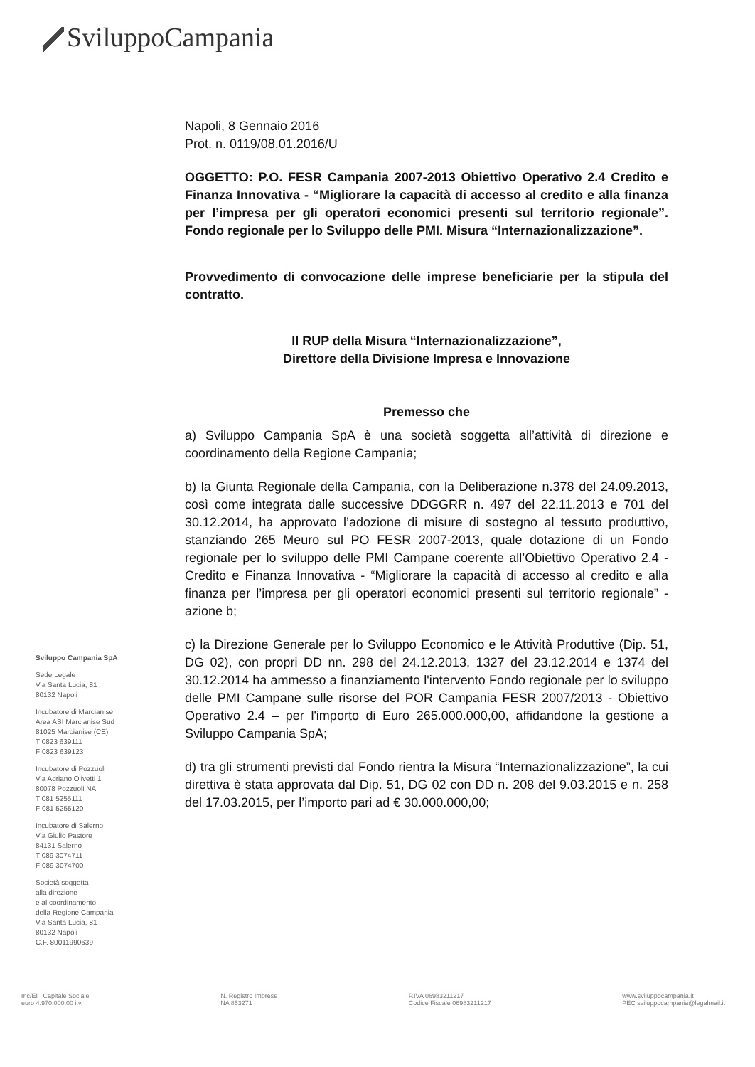SviluppoCampania
Napoli, 8 Gennaio 2016
Prot. n. 0119/08.01.2016/U
OGGETTO: P.O. FESR Campania 2007-2013 Obiettivo Operativo 2.4 Credito e Finanza Innovativa - “Migliorare la capacità di accesso al credito e alla finanza per l’impresa per gli operatori economici presenti sul territorio regionale”. Fondo regionale per lo Sviluppo delle PMI. Misura “Internazionalizzazione”.
Provvedimento di convocazione delle imprese beneficiarie per la stipula del contratto.
Il RUP della Misura “Internazionalizzazione”,
Direttore della Divisione Impresa e Innovazione
Premesso che
a) Sviluppo Campania SpA è una società soggetta all’attività di direzione e coordinamento della Regione Campania;
b) la Giunta Regionale della Campania, con la Deliberazione n.378 del 24.09.2013, così come integrata dalle successive DDGGRR n. 497 del 22.11.2013 e 701 del 30.12.2014, ha approvato l’adozione di misure di sostegno al tessuto produttivo, stanziando 265 Meuro sul PO FESR 2007-2013, quale dotazione di un Fondo regionale per lo sviluppo delle PMI Campane coerente all’Obiettivo Operativo 2.4 - Credito e Finanza Innovativa - “Migliorare la capacità di accesso al credito e alla finanza per l’impresa per gli operatori economici presenti sul territorio regionale” - azione b;
c) la Direzione Generale per lo Sviluppo Economico e le Attività Produttive (Dip. 51, DG 02), con propri DD nn. 298 del 24.12.2013, 1327 del 23.12.2014 e 1374 del 30.12.2014 ha ammesso a finanziamento l'intervento Fondo regionale per lo sviluppo delle PMI Campane sulle risorse del POR Campania FESR 2007/2013 - Obiettivo Operativo 2.4 – per l'importo di Euro 265.000.000,00, affidandone la gestione a Sviluppo Campania SpA;
d) tra gli strumenti previsti dal Fondo rientra la Misura “Internazionalizzazione”, la cui direttiva è stata approvata dal Dip. 51, DG 02 con DD n. 208 del 9.03.2015 e n. 258 del 17.03.2015, per l’importo pari ad € 30.000.000,00;
Sviluppo Campania SpA
Sede Legale
Via Santa Lucia, 81
80132 Napoli
Incubatore di Marcianise
Area ASI Marcianise Sud
81025 Marcianise (CE)
T 0823 639111
F 0823 639123
Incubatore di Pozzuoli
Via Adriano Olivetti 1
80078 Pozzuoli NA
T 081 5255111
F 081 5255120
Incubatore di Salerno
Via Giulio Pastore
84131 Salerno
T 089 3074711
F 089 3074700
Società soggetta
alla direzione
e al coordinamento
della Regione Campania
Via Santa Lucia, 81
80132 Napoli
C.F. 80011990639
mc/EI Capitale Sociale
euro 4.970.000,00 i.v.
N. Registro Imprese
NA 853271
P.IVA 06983211217
Codice Fiscale 06983211217
www.sviluppocampania.it
PEC sviluppocampania@legalmail.it